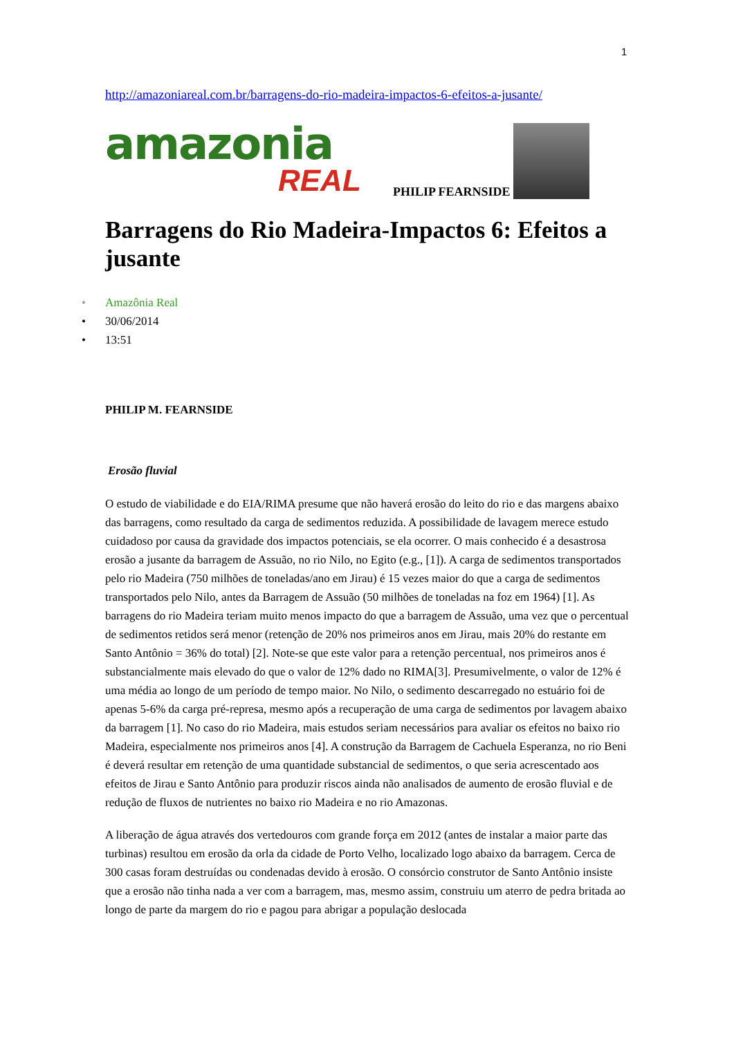1
http://amazoniareal.com.br/barragens-do-rio-madeira-impactos-6-efeitos-a-jusante/
amazonia
REAL
PHILIP FEARNSIDE
Barragens do Rio Madeira-Impactos 6: Efeitos a jusante
• Amazônia Real
• 30/06/2014
• 13:51
PHILIP M. FEARNSIDE
Erosão fluvial
O estudo de viabilidade e do EIA/RIMA presume que não haverá erosão do leito do rio e das margens abaixo das barragens, como resultado da carga de sedimentos reduzida. A possibilidade de lavagem merece estudo cuidadoso por causa da gravidade dos impactos potenciais, se ela ocorrer. O mais conhecido é a desastrosa erosão a jusante da barragem de Assuão, no rio Nilo, no Egito (e.g., [1]). A carga de sedimentos transportados pelo rio Madeira (750 milhões de toneladas/ano em Jirau) é 15 vezes maior do que a carga de sedimentos transportados pelo Nilo, antes da Barragem de Assuão (50 milhões de toneladas na foz em 1964) [1]. As barragens do rio Madeira teriam muito menos impacto do que a barragem de Assuão, uma vez que o percentual de sedimentos retidos será menor (retenção de 20% nos primeiros anos em Jirau, mais 20% do restante em Santo Antônio = 36% do total) [2]. Note-se que este valor para a retenção percentual, nos primeiros anos é substancialmente mais elevado do que o valor de 12% dado no RIMA[3]. Presumivelmente, o valor de 12% é uma média ao longo de um período de tempo maior. No Nilo, o sedimento descarregado no estuário foi de apenas 5-6% da carga pré-represa, mesmo após a recuperação de uma carga de sedimentos por lavagem abaixo da barragem [1]. No caso do rio Madeira, mais estudos seriam necessários para avaliar os efeitos no baixo rio Madeira, especialmente nos primeiros anos [4]. A construção da Barragem de Cachuela Esperanza, no rio Beni é deverá resultar em retenção de uma quantidade substancial de sedimentos, o que seria acrescentado aos efeitos de Jirau e Santo Antônio para produzir riscos ainda não analisados de aumento de erosão fluvial e de redução de fluxos de nutrientes no baixo rio Madeira e no rio Amazonas.
A liberação de água através dos vertedouros com grande força em 2012 (antes de instalar a maior parte das turbinas) resultou em erosão da orla da cidade de Porto Velho, localizado logo abaixo da barragem. Cerca de 300 casas foram destruídas ou condenadas devido à erosão. O consórcio construtor de Santo Antônio insiste que a erosão não tinha nada a ver com a barragem, mas, mesmo assim, construiu um aterro de pedra britada ao longo de parte da margem do rio e pagou para abrigar a população deslocada